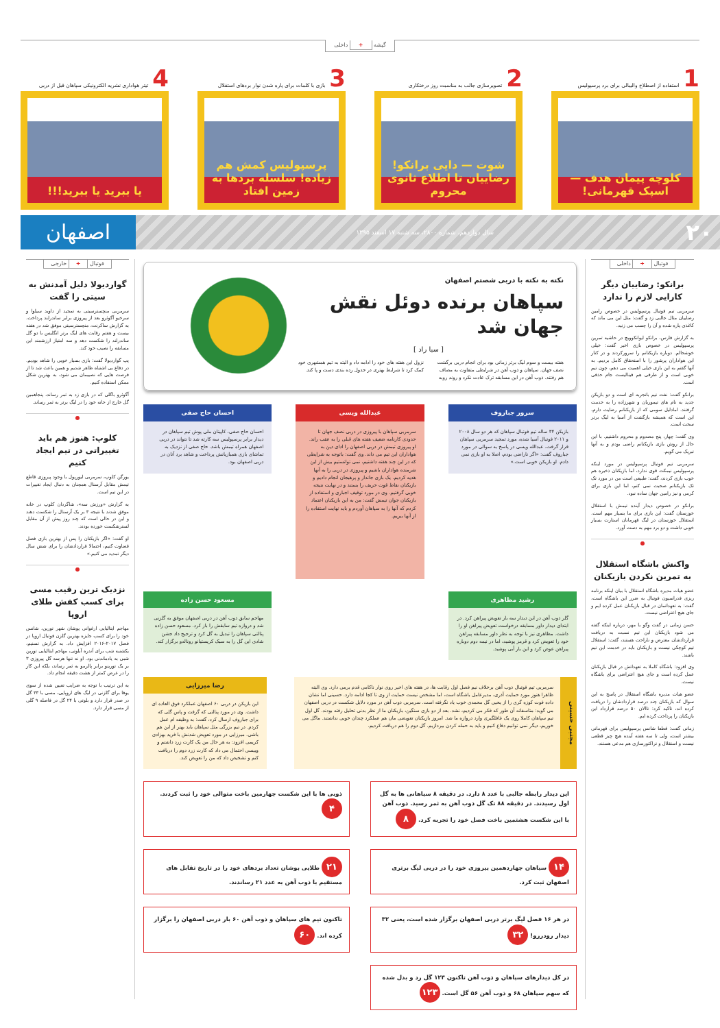گیشه + داخلی
1 استفاده از اصطلاح والیبالی برای برد پرسپولیس
کلوچه پیمان هدف — اسپک قهرمانی!
2 تصویرسازی جالب به مناسبت روز درختکاری
شوت — دایی برانکو! رضاییان تا اطلاع ثانوی محروم
3 بازی با کلمات برای پاره شدن نوار بردهای استقلال
پرسپولیس کمش هم زیاده! سلسله بردها به زمین افتاد
4 تیتر هواداری نشریه الکترونیکی سپاهان قبل از دربی
یا ببرید یا ببرید!!!
۲۰
سال دوازدهم، شماره ۲۸۰۰، سه شنبه ۱۷ اسفند ۱۳۹۵
اصفهان
فوتبال + داخلی
برانکو: رضاییان دیگر کارایی لازم را ندارد
سرمربی تیم فوتبال پرسپولیس در خصوص رامین رضاییان مثال جالبی زد و گفت: مثل این می ماند که کاغذی پاره شده و آن را چسب می زنید.
به گزارش فارس، برانکو ایوانکوویچ در حاشیه تمرین پرسپولیس در خصوص بازی اخیر گفت: خیلی خوشحالم. دوباره بازیکنانم را سرورکردند و در کنار این هواداران پرشور را با استحقاق کامل بردیم. به آنها گفتم به این بازی خیلی اهمیت می دهم، چون تیم خوبی است و از طرفی هم فینالیست جام حذفی است.
برانکو گفت: نفت تیم باتجربه ای است و دو بازیکن جدید به نام های تیموریان و شهرزاده را به خدمت گرفتند. امادلیل سومی که از بازیکنانم رضایت دارم، این است که همیشه بازگشت از آسیا به لیگ برتر سخت است.
وی گفت: چهار، پنج مصدوم و محروم داشتیم. با این حال از روش بازی بازیکنانم راضی بودم و به آنها تبریک می گویم.
سرمربی تیم فوتبال پرسپولیس در مورد اینکه پرسپولیس نیمکت قوی ندارد، اما بازیکنان ذخیره هم خوب بازی کردند، گفت: طبیعی است من در مورد تک تک بازیکنانم صحبت نمی کنم، اما این بازی برای کرمی و نیز رامین جهان ساده نبود.
برانکو در خصوص دیدار آینده تیمش با استقلال خوزستان گفت: این بازی برای ما بسیار مهم است. استقلال خوزستان در لیگ قهرمانان استارت بسیار خوبی داشت و دو برد مهم به دست آورد.
●
واکنش باشگاه استقلال به تمرین نکردن بازیکنان
عضو هیات مدیره باشگاه استقلال با بیان اینکه برنامه ریزی فدراسیون فوتبال به ضرر این باشگاه است، گفت: به تعهداتمان در قبال بازیکنان عمل کرده ایم و جای هیچ اعتراضی نیست.
حسن زمانی در گفت وگو با مهر، درباره اینکه گفته می شود بازیکنان این تیم نسبت به دریافت قراردادشان معترض و ناراحت هستند، گفت: استقلال تیم کوچکی نیست و بازیکنان باید در خدمت این تیم باشند.
وی افزود: باشگاه کاملا به تعهداتش در قبال بازیکنان عمل کرده است و جای هیچ اعتراضی برای باشگاه نیست.
عضو هیات مدیره باشگاه استقلال در پاسخ به این سوال که بازیکنان چند درصد قراردادشان را دریافت کرده اند، تاکید کرد: تاالان ۵۰ درصد قرارداد این بازیکنان را پرداخت کرده ایم.
زمانی گفت: قطعا شانس پرسپولیس برای قهرمانی بیشتر است، ولی تا سه هفته آینده هیچ چیز قطعی نیست و استقلال و تراکتورسازی هم مدعی هستند.
نکته به نکته با دربی شصتم اصفهان
سپاهان برنده دوئل نقش جهان شد
[ سبا راد ]
هفته بیست و سوم لیگ برتر زمانی بود برای انجام دربی برگشت نصف جهان. سپاهان و ذوب آهن در شرایطی متفاوت به مصاف هم رفتند. ذوب آهن در این مسابقه ترک عادت نکرد و روند روبه نزول این هفته های خود را ادامه داد و البته به تیم همشهری خود کمک کرد تا شرایط بهتری در جدول رده بندی دست و پا کند.
سرور جباروف
بازیکن ۳۴ ساله تیم فوتبال سپاهان که هر دو سال ۲۰۰۸ و ۲۰۱۱ فوتبال آسیا شده، مورد تمجید سرمربی سپاهان قرار گرفت. عبدالله ویسی در پاسخ به سوالی در مورد جباروف گفت: «اگر ناراضی بودم، اصلا به او بازی نمی دادم. او بازیکن خوبی است.»
عبدالله ویسی
سرمربی سپاهان با پیروزی در دربی نصف جهان تا حدودی کارنامه ضعیف هفته های قبلی را به عقب راند. او پیروزی تیمش در دربی اصفهان را ادای دین به هواداران این تیم می داند. وی گفت: باتوجه به شرایطی که در این چند هفته داشتیم، نمی توانستیم بیش از این شرمنده هواداران باشیم و پیروزی در دربی را به آنها هدیه کردیم. یک بازی جاندار و پرهیجان انجام دادیم و بازیکنان نقاط قوت حریف را بستند و در نهایت نتیجه خوبی گرفتیم. وی در مورد توقیف اجباری و استفاده از بازیکنان جوان تیمش گفت: من به این بازیکنان اعتماد کردم که آنها را به سپاهان آوردم و باید نهایت استفاده را از آنها ببریم.
احسان حاج صفی
احسان حاج صفی، کاپیتان ملی پوش تیم سپاهان در دیدار برابر پرسپولیس سه کارته شد تا نتواند در دربی اصفهان همراه تیمش باشد. حاج صفی از نزدیک به تماشای بازی همبازیانش پرداخت و شاهد برد آنان در دربی اصفهان بود.
رشید مظاهری
گلر ذوب آهن در این دیدار سه بار تعویض پیراهن کرد. در ابتدای دیدار داور مسابقه درخواست تعویض پیراهن او را داشت. مظاهری نیز با توجه به نظر داور مسابقه پیراهن خود را تعویض کرد و قرمز پوشید، اما در نیمه دوم دوباره پیراهن عوض کرد و این بار آبی پوشید.
مسعود حسن زاده
مهاجم سابق ذوب آهن در دربی اصفهان موفق به گلزنی شد و دروازه تیم سابقش را باز کرد. مسعود حسن زاده پنالتی سپاهان را تبدیل به گل کرد و ترجیح داد جشن شادی این گل را به سبک کریستیانو رونالدو برگزار کند.
مجتبی حسینی
سرمربی تیم فوتبال ذوب آهن برخلاف نیم فصل اول رقابت ها، در هفته های اخیر روی نوار ناکامی قدم برمی دارد. وی البته ظاهرا هنوز مورد حمایت آذری، مدیرعامل باشگاه است، اما مشخص نیست حمایت از وی تا کجا ادامه دارد. حسینی اما نشان داده فوت کوزه گری را از یحیی گل محمدی خوب یاد نگرفته است. سرمربی ذوب آهن در مورد دلایل شکست در دربی اصفهان می گوید: متاسفانه آن طور که فکر می کردیم، نشد. بعد از دو بازی سنگین، بازیکنان ما از نظر بدنی تحلیل رفته بودند. گل اول تیم سپاهان کاملا روی یک غافلگیری وارد دروازه ما شد. امروز بازیکنان تعویضی مان هم عملکرد چندان خوبی نداشتند. ماگل می خوریم، دیگر نمی توانیم دفاع کنیم و باید به حمله کردن بپردازیم. گل دوم را هم دریافت کردیم.
رضا میرزایی
این بازیکن در دربی ۶۰ اصفهان عملکرد فوق العاده ای داشت. وی در مورد پنالتی که گرفت و پاس گلی که برای جباروف ارسال کرد، گفت: به وظیفه ام عمل کردم. در تیم بزرگی مثل سپاهان باید بهتر از این هم باشی. میرزایی در مورد تعویض شدنش با فرید بهزادی کریمی افزود: به هر حال من یک کارت زرد داشتم و وییسی احتمال می داد که کارت زرد دوم را دریافت کنم و تشخیص داد که من را تعویض کند.
این دیدار رابطه جالبی با عدد ۸ دارد. در دقیقه ۸ سپاهانی ها به گل اول رسیدند. در دقیقه ۸۸ تک گل ذوب آهن به ثمر رسید. ذوب آهن با این شکست هشتمین باخت فصل خود را تجربه کرد. ۸
ذوبی ها با این شکست چهارمین باخت متوالی خود را ثبت کردند. ۴
۱۴ سپاهان چهاردهمین پیروزی خود را در دربی لیگ برتری اصفهان ثبت کرد.
۲۱ طلایی پوشان تعداد بردهای خود را در تاریخ تقابل های مستقیم با ذوب آهن به عدد ۲۱ رساندند.
در هر ۱۶ فصل لیگ برتر دربی اصفهان برگزار شده است، یعنی ۳۲ دیدار رودررو! ۳۲
تاکنون تیم های سپاهان و ذوب آهن ۶۰ بار دربی اصفهان را برگزار کرده اند. ۶۰
در کل دیدارهای سپاهان و ذوب آهن تاکنون ۱۲۳ گل رد و بدل شده که سهم سپاهان ۶۸ و ذوب آهن ۵۶ گل است. ۱۲۳
فوتبال + خارجی
گواردیولا دلیل آمدنش به سیتی را گفت
سرمربی منچسترسیتی به تمجید از داوید سیلوا و سرخیو آگوئرو بعد از پیروزی برابر ساندرلند پرداخت. به گزارش ساکرنت، منچسترسیتی موفق شد در هفته بیست و هفتم رقابت های لیگ برتر انگلیس با دو گل ساندرلند را شکست دهد و سه امتیاز ارزشمند این مسابقه را نصیب خود کند.
پپ گواردیولا گفت: بازی بسیار خوبی را شاهد بودیم. در دفاع بی اشتباه ظاهر شدیم و همین باعث شد تا از فرصت هایی که نصیبمان می شود، به بهترین شکل ممکن استفاده کنیم.
آگوئرو باگلی که در بازی زد به ثمر رساند، پنجاهمین گل خارج از خانه خود را در لیگ برتر به ثمر رساند.
●
کلوپ: هنوز هم باید تغییراتی در تیم ایجاد کنیم
یورگن کلوپ، سرمربی لیورپول با وجود پیروزی قاطع تیمش مقابل آرسنال همچنان به دنبال ایجاد تغییرات در این تیم است.
به گزارش «ورزش سه»، شاگردان کلوپ در خانه موفق شدند با نتیجه ۳ بر یک آرسنال را شکست دهند و این در حالی است که چند روز پیش از آن مقابل لسترشکست خورده بودند.
او گفت: «اگر بازیکنان را پس از بهترین بازی فصل قضاوت کنیم، احتمالا قراردادشان را برای شش سال دیگر تمدید می کنیم.»
●
نزدیک ترین رقیب مسی برای کسب کفش طلای اروپا
مهاجم ایتالیایی ارغوانی پوشان شهر تورین، شانس خود را برای کسب جایزه بهترین گلزن فوتبال اروپا در فصل ۲۰۱۷-۲۰۱۶ افزایش داد. به گزارش تسنیم، یکشنبه شب برای آندره آبلوتی، مهاجم ایتالیایی تورین شبی به یادماندنی بود. او نه تنها هرسه گل پیروزی ۳ بر یک تورینو برابر پالرمو به ثمر رساند، بلکه این کار را در عرض کمتر از هشت دقیقه انجام داد.
به این ترتیب با توجه به ضرایب تعیین شده از سوی یوفا برای گلزنی در لیگ های اروپایی، مسی با ۳۳ گل در صدر قرار دارد و بلوتی با ۲۴ گل در فاصله ۹ گلی از مسی قرار دارد.